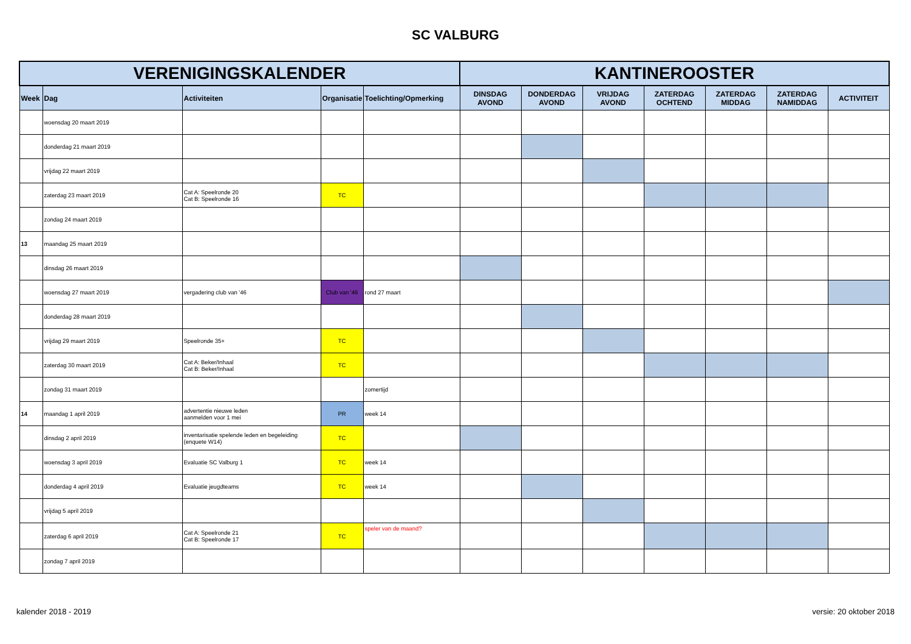SC VALBURG
| VERENIGINGSKALENDER | | | | | KANTINEROOSTER | | | | | | |
| --- | --- | --- | --- | --- | --- | --- | --- | --- | --- | --- | --- |
| Week | Dag | Activiteiten | Organisatie | Toelichting/Opmerking | DINSDAG AVOND | DONDERDAG AVOND | VRIJDAG AVOND | ZATERDAG OCHTEND | ZATERDAG MIDDAG | ZATERDAG NAMIDDAG | ACTIVITEIT |
| | woensdag 20 maart 2019 | | | | | | | | | | |
| | donderdag 21 maart 2019 | | | | | | | | | | |
| | vrijdag 22 maart 2019 | | | | | | | | | | |
| | zaterdag 23 maart 2019 | Cat A: Speelronde 20 Cat B: Speelronde 16 | TC | | | | | | | | |
| | zondag 24 maart 2019 | | | | | | | | | | |
| 13 | maandag 25 maart 2019 | | | | | | | | | | |
| | dinsdag 26 maart 2019 | | | | | | | | | | |
| | woensdag 27 maart 2019 | vergadering club van '46 | Club van '46 | rond 27 maart | | | | | | | |
| | donderdag 28 maart 2019 | | | | | | | | | | |
| | vrijdag 29 maart 2019 | Speelronde 35+ | TC | | | | | | | | |
| | zaterdag 30 maart 2019 | Cat A: Beker/Inhaal Cat B: Beker/Inhaal | TC | | | | | | | | |
| | zondag 31 maart 2019 | | | zomertijd | | | | | | | |
| 14 | maandag 1 april 2019 | advertentie nieuwe leden aanmelden voor 1 mei | PR | week 14 | | | | | | | |
| | dinsdag 2 april 2019 | inventarisatie spelende leden en begeleiding (enquete W14) | TC | | | | | | | | |
| | woensdag 3 april 2019 | Evaluatie SC Valburg 1 | TC | week 14 | | | | | | | |
| | donderdag 4 april 2019 | Evaluatie jeugdteams | TC | week 14 | | | | | | | |
| | vrijdag 5 april 2019 | | | | | | | | | | |
| | zaterdag 6 april 2019 | Cat A: Speelronde 21 Cat B: Speelronde 17 | TC | speler van de maand? | | | | | | | |
| | zondag 7 april 2019 | | | | | | | | | | |
kalender 2018 - 2019 versie: 20 oktober 2018